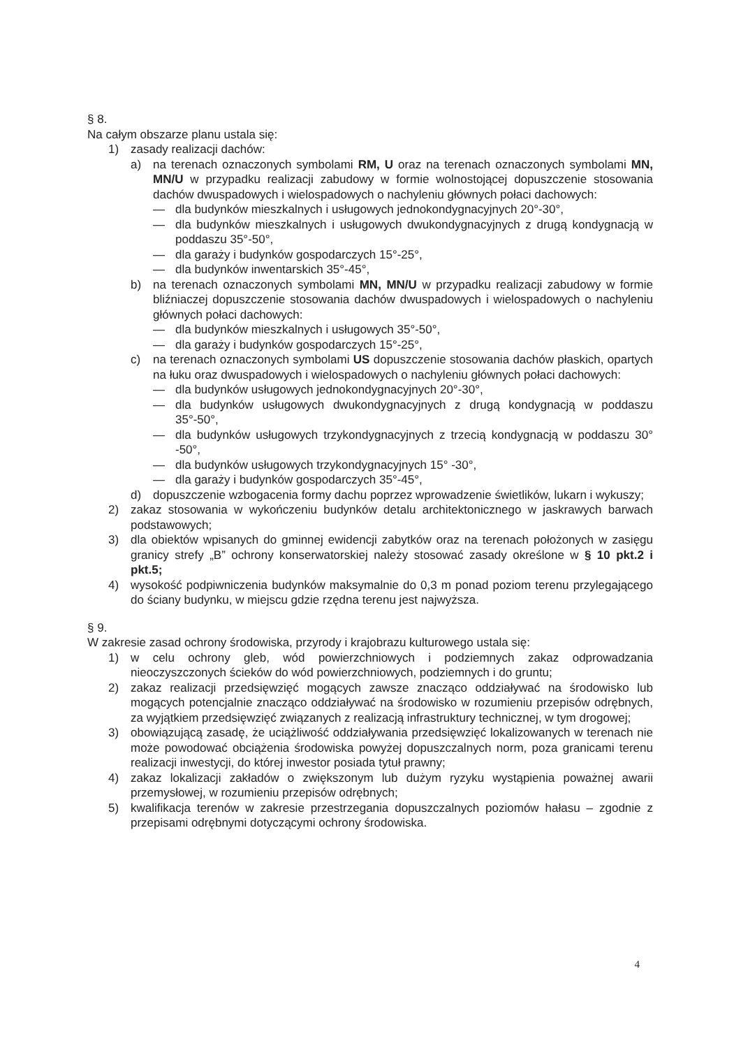§ 8.
Na całym obszarze planu ustala się:
1) zasady realizacji dachów:
a) na terenach oznaczonych symbolami RM, U oraz na terenach oznaczonych symbolami MN, MN/U w przypadku realizacji zabudowy w formie wolnostojącej dopuszczenie stosowania dachów dwuspadowych i wielospadowych o nachyleniu głównych połaci dachowych:
— dla budynków mieszkalnych i usługowych jednokondygnacyjnych 20°-30°,
— dla budynków mieszkalnych i usługowych dwukondygnacyjnych z drugą kondygnacją w poddaszu 35°-50°,
— dla garaży i budynków gospodarczych 15°-25°,
— dla budynków inwentarskich 35°-45°,
b) na terenach oznaczonych symbolami MN, MN/U w przypadku realizacji zabudowy w formie bliźniaczej dopuszczenie stosowania dachów dwuspadowych i wielospadowych o nachyleniu głównych połaci dachowych:
— dla budynków mieszkalnych i usługowych 35°-50°,
— dla garaży i budynków gospodarczych 15°-25°,
c) na terenach oznaczonych symbolami US dopuszczenie stosowania dachów płaskich, opartych na łuku oraz dwuspadowych i wielospadowych o nachyleniu głównych połaci dachowych:
— dla budynków usługowych jednokondygnacyjnych 20°-30°,
— dla budynków usługowych dwukondygnacyjnych z drugą kondygnacją w poddaszu 35°-50°,
— dla budynków usługowych trzykondygnacyjnych z trzecią kondygnacją w poddaszu 30° -50°,
— dla budynków usługowych trzykondygnacyjnych 15° -30°,
— dla garaży i budynków gospodarczych 35°-45°,
d) dopuszczenie wzbogacenia formy dachu poprzez wprowadzenie świetlików, lukarn i wykuszy;
2) zakaz stosowania w wykończeniu budynków detalu architektonicznego w jaskrawych barwach podstawowych;
3) dla obiektów wpisanych do gminnej ewidencji zabytków oraz na terenach położonych w zasięgu granicy strefy „B” ochrony konserwatorskiej należy stosować zasady określone w § 10 pkt.2 i pkt.5;
4) wysokość podpiwniczenia budynków maksymalnie do 0,3 m ponad poziom terenu przylegającego do ściany budynku, w miejscu gdzie rzędna terenu jest najwyższa.
§ 9.
W zakresie zasad ochrony środowiska, przyrody i krajobrazu kulturowego ustala się:
1) w celu ochrony gleb, wód powierzchniowych i podziemnych zakaz odprowadzania nieoczyszczonych ścieków do wód powierzchniowych, podziemnych i do gruntu;
2) zakaz realizacji przedsięwzięć mogących zawsze znacząco oddziaływać na środowisko lub mogących potencjalnie znacząco oddziaływać na środowisko w rozumieniu przepisów odrębnych, za wyjątkiem przedsięwzięć związanych z realizacją infrastruktury technicznej, w tym drogowej;
3) obowiązującą zasadę, że uciążliwość oddziaływania przedsięwzięć lokalizowanych w terenach nie może powodować obciążenia środowiska powyżej dopuszczalnych norm, poza granicami terenu realizacji inwestycji, do której inwestor posiada tytuł prawny;
4) zakaz lokalizacji zakładów o zwiększonym lub dużym ryzyku wystąpienia poważnej awarii przemysłowej, w rozumieniu przepisów odrębnych;
5) kwalifikacja terenów w zakresie przestrzegania dopuszczalnych poziomów hałasu – zgodnie z przepisami odrębnymi dotyczącymi ochrony środowiska.
4